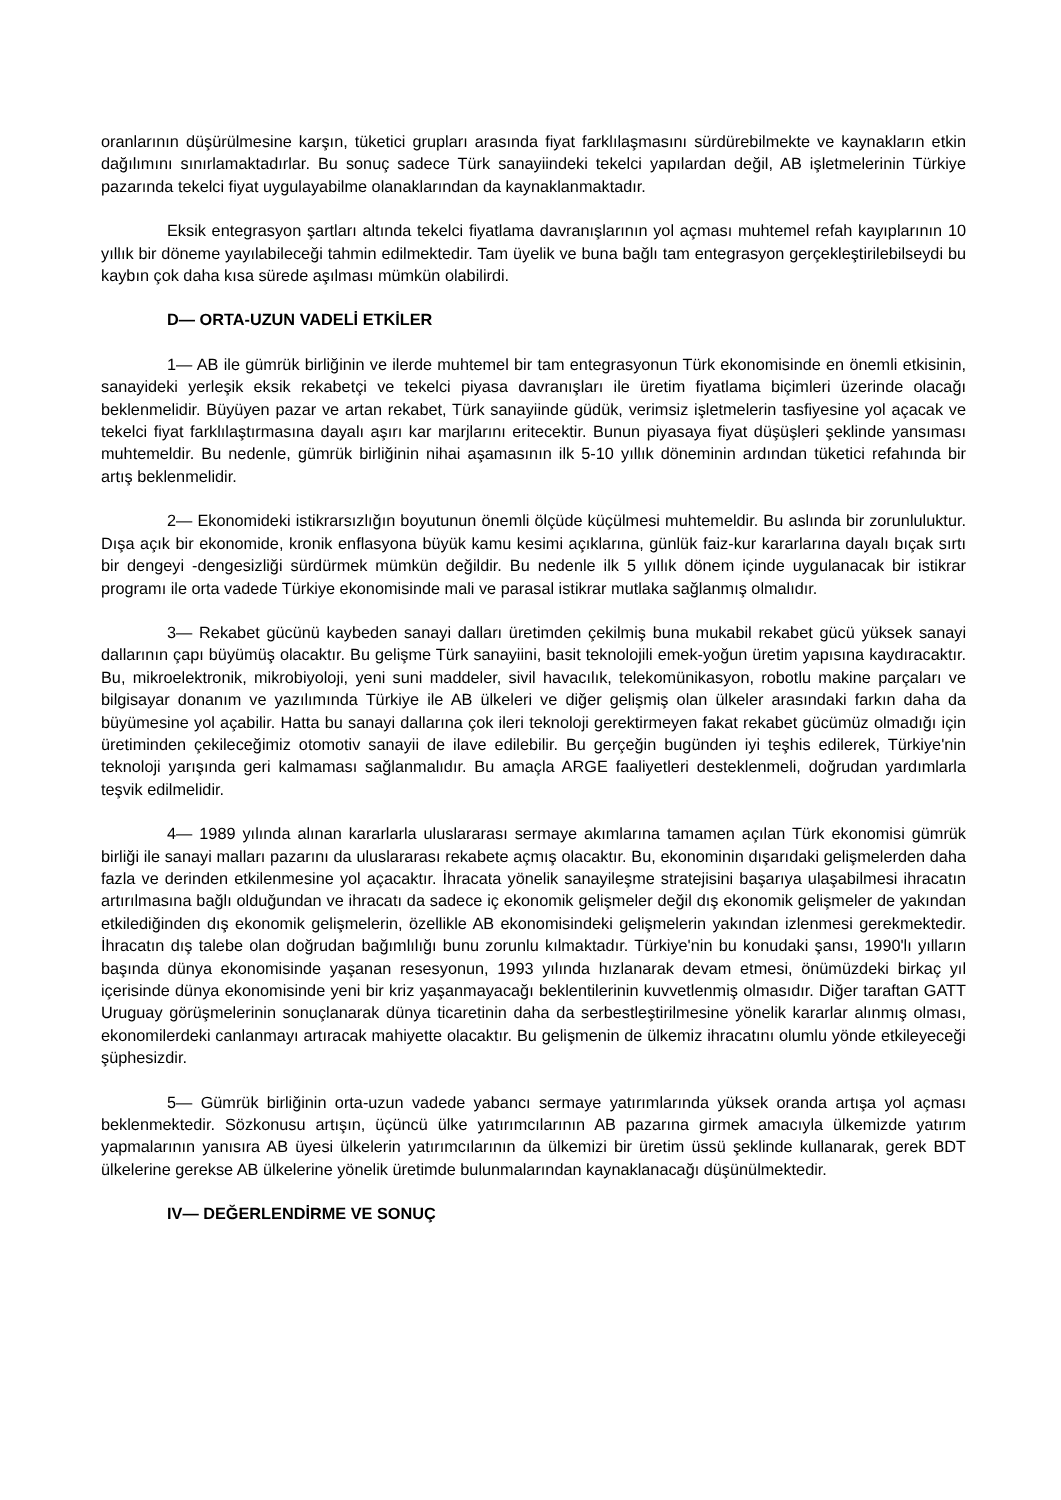oranlarının düşürülmesine karşın, tüketici grupları arasında fiyat farklılaşmasını sürdürebilmekte ve kaynakların etkin dağılımını sınırlamaktadırlar. Bu sonuç sadece Türk sanayiindeki tekelci yapılardan değil, AB işletmelerinin Türkiye pazarında tekelci fiyat uygulayabilme olanaklarından da kaynaklanmaktadır.
Eksik entegrasyon şartları altında tekelci fiyatlama davranışlarının yol açması muhtemel refah kayıplarının 10 yıllık bir döneme yayılabileceği tahmin edilmektedir. Tam üyelik ve buna bağlı tam entegrasyon gerçekleştirilebilseydi bu kaybın çok daha kısa sürede aşılması mümkün olabilirdi.
D— ORTA-UZUN VADELİ ETKİLER
1— AB ile gümrük birliğinin ve ilerde muhtemel bir tam entegrasyonun Türk ekonomisinde en önemli etkisinin, sanayideki yerleşik eksik rekabetçi ve tekelci piyasa davranışları ile üretim fiyatlama biçimleri üzerinde olacağı beklenmelidir. Büyüyen pazar ve artan rekabet, Türk sanayiinde güdük, verimsiz işletmelerin tasfiyesine yol açacak ve tekelci fiyat farklılaştırmasına dayalı aşırı kar marjlarını eritecektir. Bunun piyasaya fiyat düşüşleri şeklinde yansıması muhtemeldir. Bu nedenle, gümrük birliğinin nihai aşamasının ilk 5-10 yıllık döneminin ardından tüketici refahında bir artış beklenmelidir.
2— Ekonomideki istikrarsızlığın boyutunun önemli ölçüde küçülmesi muhtemeldir. Bu aslında bir zorunluluktur. Dışa açık bir ekonomide, kronik enflasyona büyük kamu kesimi açıklarına, günlük faiz-kur kararlarına dayalı bıçak sırtı bir dengeyi -dengesizliği sürdürmek mümkün değildir. Bu nedenle ilk 5 yıllık dönem içinde uygulanacak bir istikrar programı ile orta vadede Türkiye ekonomisinde mali ve parasal istikrar mutlaka sağlanmış olmalıdır.
3— Rekabet gücünü kaybeden sanayi dalları üretimden çekilmiş buna mukabil rekabet gücü yüksek sanayi dallarının çapı büyümüş olacaktır. Bu gelişme Türk sanayiini, basit teknolojili emek-yoğun üretim yapısına kaydıracaktır. Bu, mikroelektronik, mikrobiyoloji, yeni suni maddeler, sivil havacılık, telekomünikasyon, robotlu makine parçaları ve bilgisayar donanım ve yazılımında Türkiye ile AB ülkeleri ve diğer gelişmiş olan ülkeler arasındaki farkın daha da büyümesine yol açabilir. Hatta bu sanayi dallarına çok ileri teknoloji gerektirmeyen fakat rekabet gücümüz olmadığı için üretiminden çekileceğimiz otomotiv sanayii de ilave edilebilir. Bu gerçeğin bugünden iyi teşhis edilerek, Türkiye'nin teknoloji yarışında geri kalmaması sağlanmalıdır. Bu amaçla ARGE faaliyetleri desteklenmeli, doğrudan yardımlarla teşvik edilmelidir.
4— 1989 yılında alınan kararlarla uluslararası sermaye akımlarına tamamen açılan Türk ekonomisi gümrük birliği ile sanayi malları pazarını da uluslararası rekabete açmış olacaktır. Bu, ekonominin dışarıdaki gelişmelerden daha fazla ve derinden etkilenmesine yol açacaktır. İhracata yönelik sanayileşme stratejisini başarıya ulaşabilmesi ihracatın artırılmasına bağlı olduğundan ve ihracatı da sadece iç ekonomik gelişmeler değil dış ekonomik gelişmeler de yakından etkilediğinden dış ekonomik gelişmelerin, özellikle AB ekonomisindeki gelişmelerin yakından izlenmesi gerekmektedir. İhracatın dış talebe olan doğrudan bağımlılığı bunu zorunlu kılmaktadır. Türkiye'nin bu konudaki şansı, 1990'lı yılların başında dünya ekonomisinde yaşanan resesyonun, 1993 yılında hızlanarak devam etmesi, önümüzdeki birkaç yıl içerisinde dünya ekonomisinde yeni bir kriz yaşanmayacağı beklentilerinin kuvvetlenmiş olmasıdır. Diğer taraftan GATT Uruguay görüşmelerinin sonuçlanarak dünya ticaretinin daha da serbestleştirilmesine yönelik kararlar alınmış olması, ekonomilerdeki canlanmayı artıracak mahiyette olacaktır. Bu gelişmenin de ülkemiz ihracatını olumlu yönde etkileyeceği şüphesizdir.
5— Gümrük birliğinin orta-uzun vadede yabancı sermaye yatırımlarında yüksek oranda artışa yol açması beklenmektedir. Sözkonusu artışın, üçüncü ülke yatırımcılarının AB pazarına girmek amacıyla ülkemizde yatırım yapmalarının yanısıra AB üyesi ülkelerin yatırımcılarının da ülkemizi bir üretim üssü şeklinde kullanarak, gerek BDT ülkelerine gerekse AB ülkelerine yönelik üretimde bulunmalarından kaynaklanacağı düşünülmektedir.
IV— DEĞERLENDİRME VE SONUÇ